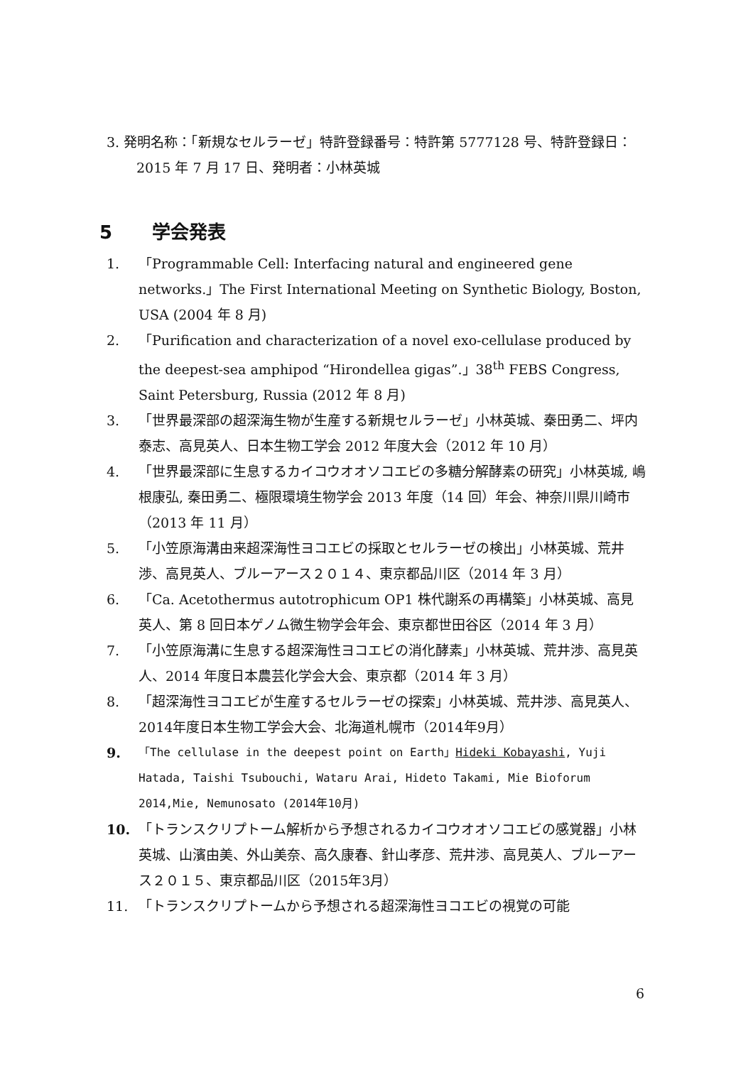3. 発明名称：「新規なセルラーゼ」特許登録番号：特許第 5777128 号、特許登録日：2015 年 7 月 17 日、発明者：小林英城
5 学会発表
1. 「Programmable Cell: Interfacing natural and engineered gene networks.」The First International Meeting on Synthetic Biology, Boston, USA (2004 年 8 月)
2. 「Purification and characterization of a novel exo-cellulase produced by the deepest-sea amphipod “Hirondellea gigas”.」38<sup>th</sup> FEBS Congress, Saint Petersburg, Russia (2012 年 8 月)
3. 「世界最深部の超深海生物が生産する新規セルラーゼ」小林英城、秦田勇二、坪内泰志、高見英人、日本生物工学会 2012 年度大会（2012 年 10 月）
4. 「世界最深部に生息するカイコウオオソコエビの多糖分解酵素の研究」小林英城, 嶋根康弘, 秦田勇二、極限環境生物学会 2013 年度（14 回）年会、神奈川県川崎市（2013 年 11 月）
5. 「小笠原海溝由来超深海性ヨコエビの採取とセルラーゼの検出」小林英城、荒井渉、高見英人、ブルーアース２０１４、東京都品川区（2014 年 3 月）
6. 「Ca. Acetothermus autotrophicum OP1 株代謝系の再構築」小林英城、高見英人、第 8 回日本ゲノム微生物学会年会、東京都世田谷区（2014 年 3 月）
7. 「小笠原海溝に生息する超深海性ヨコエビの消化酵素」小林英城、荒井渉、高見英人、2014 年度日本農芸化学会大会、東京都（2014 年 3 月）
8. 「超深海性ヨコエビが生産するセルラーゼの探索」小林英城、荒井渉、高見英人、2014年度日本生物工学会大会、北海道札幌市（2014年9月）
9. 「The cellulase in the deepest point on Earth」Hideki Kobayashi, Yuji Hatada, Taishi Tsubouchi, Wataru Arai, Hideto Takami, Mie Bioforum 2014,Mie, Nemunosato (2014年10月)
10. 「トランスクリプトーム解析から予想されるカイコウオオソコエビの感覚器」小林英城、山濱由美、外山美奈、高久康春、針山孝彦、荒井渉、高見英人、ブルーアース２０１５、東京都品川区（2015年3月）
11. 「トランスクリプトームから予想される超深海性ヨコエビの視覚の可能
6